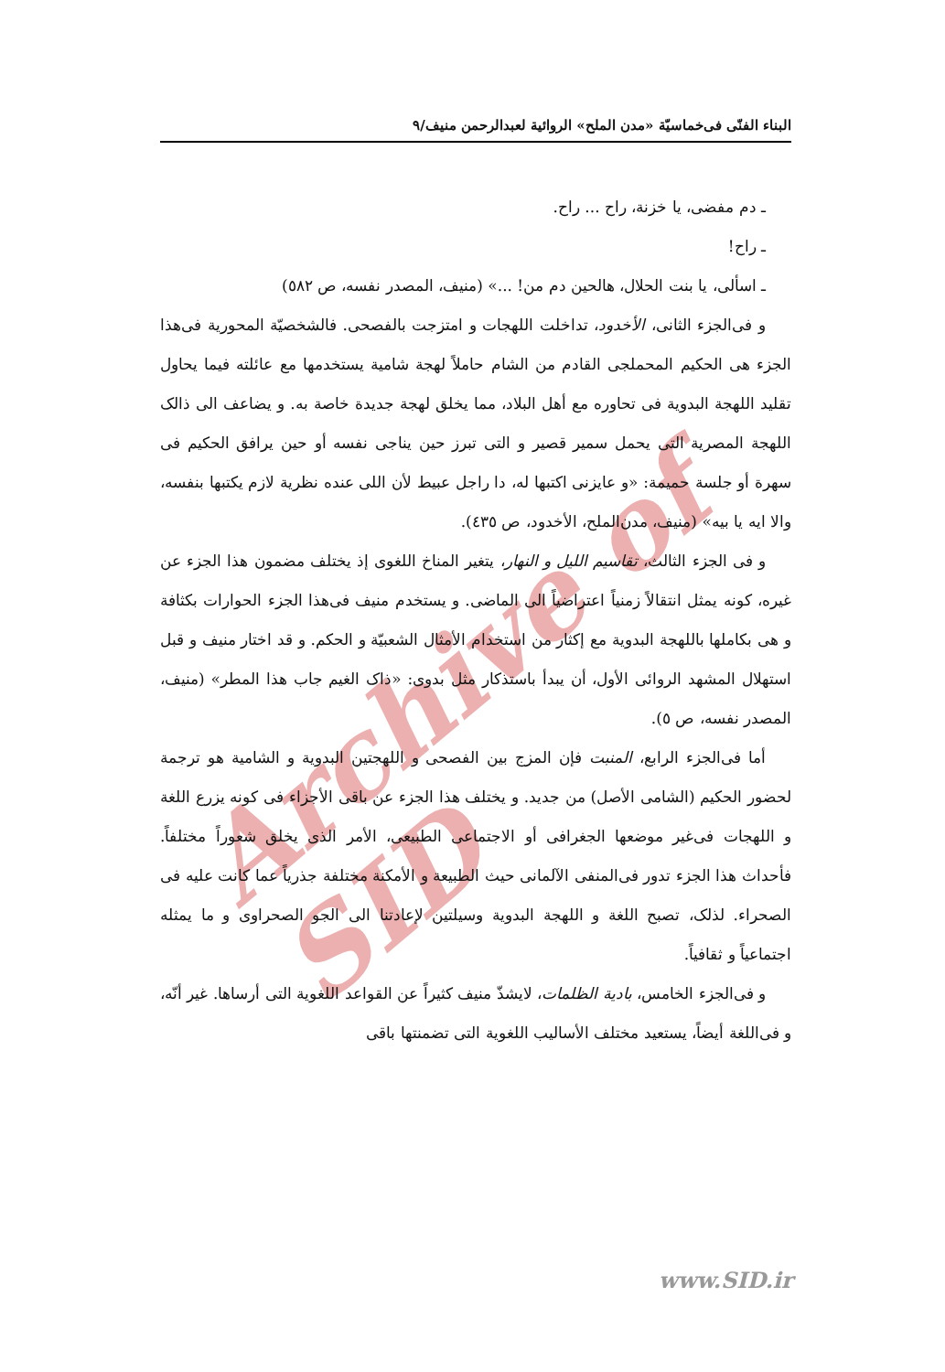Archive of SID
البناء الفنّى فى‌خماسيّة «مدن الملح» الروائية لعبدالرحمن منيف/٩
ـ دم مفضى، يا خزنة، راح ... راح.
ـ راح!
ـ اسألى، يا بنت الحلال، هالحين دم من! ...» (منيف، المصدر نفسه، ص ٥٨٢)
و فى‌الجزء الثانى، الأخدود، تداخلت اللهجات و امتزجت بالفصحى. فالشخصيّة المحورية فى‌هذا الجزء هى الحكيم المحملجى القادم من الشام حاملاً لهجة شامية يستخدمها مع عائلته فيما يحاول تقليد اللهجة البدوية فى تحاوره مع أهل البلاد، مما يخلق لهجة جديدة خاصة به. و يضاعف الى ذالک اللهجة المصرية التى يحمل سمير قصير و التى تبرز حين يناجى نفسه أو حين يرافق الحكيم فى سهرة أو جلسة حميمة: «و عايزنى اكتبها له، دا راجل عبيط لأن اللى عنده نظرية لازم يكتبها بنفسه، والا ايه يا بيه» (منيف، مدن‌الملح، الأخدود، ص ٤٣٥).
و فى الجزء الثالث، تقاسيم الليل و النهار، يتغير المناخ اللغوى إذ يختلف مضمون هذا الجزء عن غيره، كونه يمثل انتقالاً زمنياً اعتراضياً الى الماضى. و يستخدم منيف فى‌هذا الجزء الحوارات بكثافة و هى بكاملها باللهجة البدوية مع إكثار من استخدام الأمثال الشعبيّة و الحكم. و قد اختار منيف و قبل استهلال المشهد الروائى الأول، أن يبدأ باستذكار مثل بدوى: «ذاک الغيم جاب هذا المطر» (منيف، المصدر نفسه، ص ٥).
أما فى‌الجزء الرابع، المنبت فإن المزج بين الفصحى و اللهجتين البدوية و الشامية هو ترجمة لحضور الحكيم (الشامى الأصل) من جديد. و يختلف هذا الجزء عن باقى الأجزاء فى كونه يزرع اللغة و اللهجات فى‌غير موضعها الجغرافى أو الاجتماعى الطبيعى، الأمر الذى يخلق شعوراً مختلفاً. فأحداث هذا الجزء تدور فى‌المنفى الآلمانى حيث الطبيعة و الأمكنة مختلفة جذرياً عما كانت عليه فى الصحراء. لذلک، تصبح اللغة و اللهجة البدوية وسيلتين لإعادتنا الى الجو الصحراوى و ما يمثله اجتماعياً و ثقافياً.
و فى‌الجزء الخامس، بادية الظلمات، لايشذّ منيف كثيراً عن القواعد اللغوية التى أرساها. غير أنّه، و فى‌اللغة أيضاً، يستعيد مختلف الأساليب اللغوية التى تضمنتها باقى
www.SID.ir